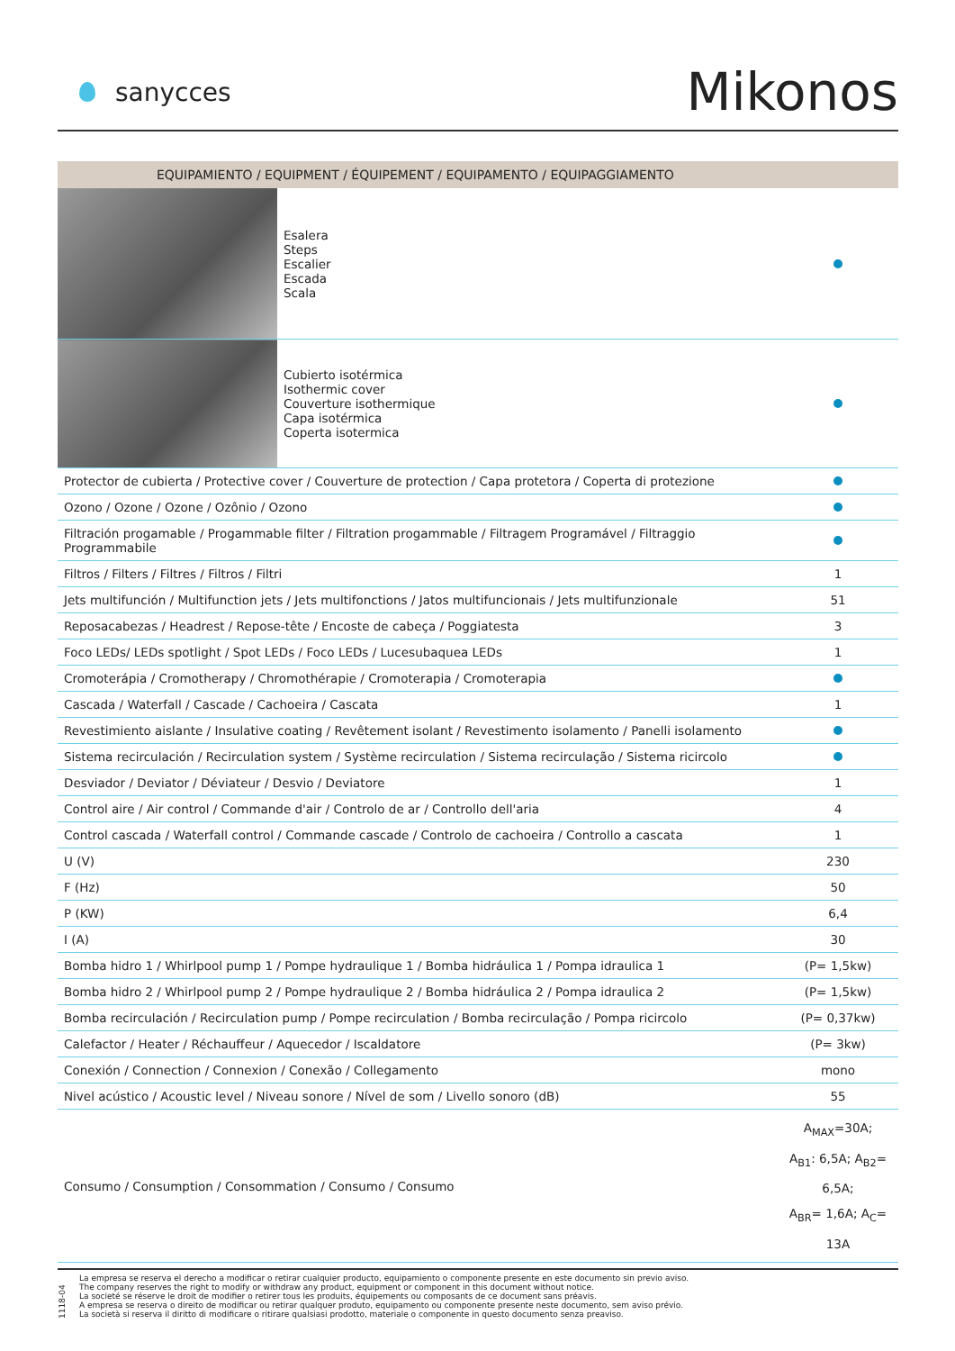sanycces
Mikonos
| EQUIPAMIENTO / EQUIPMENT / ÉQUIPEMENT / EQUIPAMENTO / EQUIPAGGIAMENTO | | |
| --- | --- | --- |
| | Esalera Steps Escalier Escada Scala | |
| | Cubierto isotérmica Isothermic cover Couverture isothermique Capa isotérmica Coperta isotermica | |
| Protector de cubierta / Protective cover / Couverture de protection / Capa protetora / Coperta di protezione | | |
| Ozono / Ozone / Ozone / Ozônio / Ozono | | |
| Filtración progamable / Progammable filter / Filtration progammable / Filtragem Programável / Filtraggio Programmabile | | |
| Filtros / Filters / Filtres / Filtros / Filtri | | 1 |
| Jets multifunción / Multifunction jets / Jets multifonctions / Jatos multifuncionais / Jets multifunzionale | | 51 |
| Reposacabezas / Headrest / Repose-tête / Encoste de cabeça / Poggiatesta | | 3 |
| Foco LEDs/ LEDs spotlight / Spot LEDs / Foco LEDs / Lucesubaquea LEDs | | 1 |
| Cromoterápia / Cromotherapy / Chromothérapie / Cromoterapia / Cromoterapia | | |
| Cascada / Waterfall / Cascade / Cachoeira / Cascata | | 1 |
| Revestimiento aislante / Insulative coating / Revêtement isolant / Revestimento isolamento / Panelli isolamento | | |
| Sistema recirculación / Recirculation system / Système recirculation / Sistema recirculação / Sistema ricircolo | | |
| Desviador / Deviator / Déviateur / Desvio / Deviatore | | 1 |
| Control aire / Air control / Commande d'air / Controlo de ar / Controllo dell'aria | | 4 |
| Control cascada / Waterfall control / Commande cascade / Controlo de cachoeira / Controllo a cascata | | 1 |
| U (V) | | 230 |
| F (Hz) | | 50 |
| P (KW) | | 6,4 |
| I (A) | | 30 |
| Bomba hidro 1 / Whirlpool pump 1 / Pompe hydraulique 1 / Bomba hidráulica 1 / Pompa idraulica 1 | | (P= 1,5kw) |
| Bomba hidro 2 / Whirlpool pump 2 / Pompe hydraulique 2 / Bomba hidráulica 2 / Pompa idraulica 2 | | (P= 1,5kw) |
| Bomba recirculación / Recirculation pump / Pompe recirculation / Bomba recirculação / Pompa ricircolo | | (P= 0,37kw) |
| Calefactor / Heater / Réchauffeur / Aquecedor / Iscaldatore | | (P= 3kw) |
| Conexión / Connection / Connexion / Conexão / Collegamento | | mono |
| Nivel acústico / Acoustic level / Niveau sonore / Nível de som / Livello sonoro (dB) | | 55 |
| Consumo / Consumption / Consommation / Consumo / Consumo | | A<sub>MAX</sub>=30A; A<sub>B1</sub>: 6,5A; A<sub>B2</sub>= 6,5A; A<sub>BR</sub>= 1,6A; A<sub>C</sub>= 13A |
1118-04
La empresa se reserva el derecho a modificar o retirar cualquier producto, equipamiento o componente presente en este documento sin previo aviso.
The company reserves the right to modify or withdraw any product, equipment or component in this document without notice.
La societé se réserve le droit de modifier o retirer tous les produits, équipements ou composants de ce document sans préavis.
A empresa se reserva o direito de modificar ou retirar qualquer produto, equipamento ou componente presente neste documento, sem aviso prévio.
La società si reserva il diritto di modificare o ritirare qualsiasi prodotto, materiale o componente in questo documento senza preaviso.